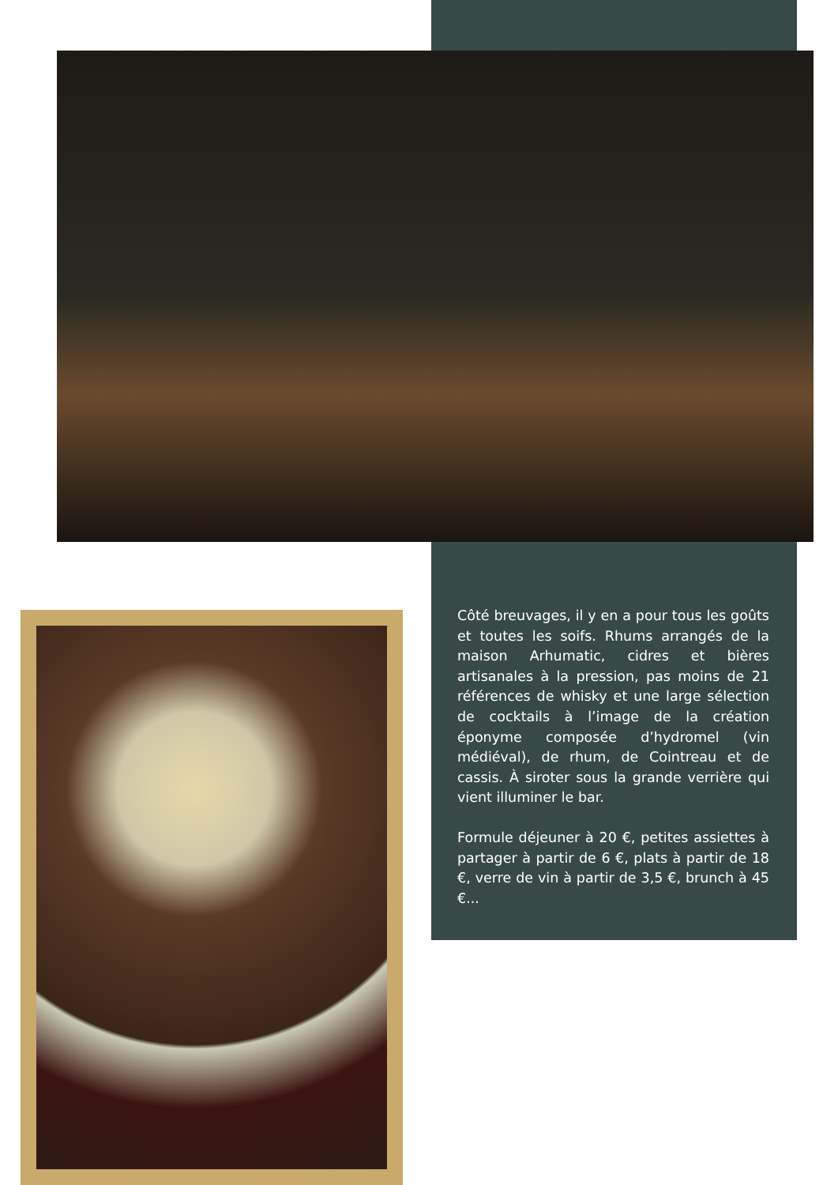Côté breuvages, il y en a pour tous les goûts et toutes les soifs. Rhums arrangés de la maison Arhumatic, cidres et bières artisanales à la pression, pas moins de 21 références de whisky et une large sélection de cocktails à l’image de la création éponyme composée d’hydromel (vin médiéval), de rhum, de Cointreau et de cassis. À siroter sous la grande verrière qui vient illuminer le bar.
Formule déjeuner à 20 €, petites assiettes à partager à partir de 6 €, plats à partir de 18 €, verre de vin à partir de 3,5 €, brunch à 45 €...